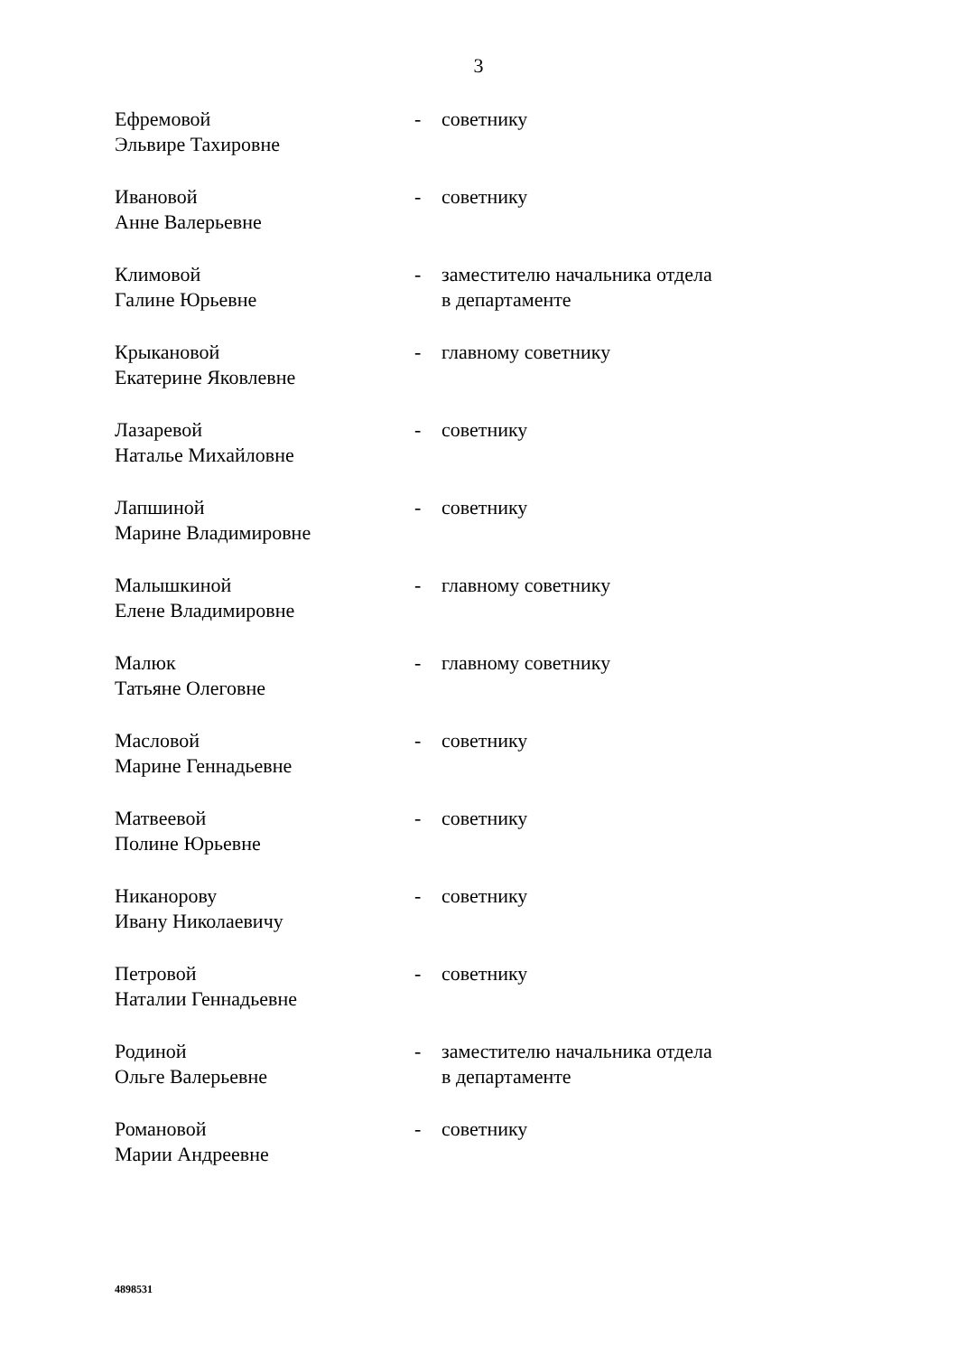3
Ефремовой
Эльвире Тахировне
- советнику
Ивановой
Анне Валерьевне
- советнику
Климовой
Галине Юрьевне
- заместителю начальника отдела
в департаменте
Крыкановой
Екатерине Яковлевне
- главному советнику
Лазаревой
Наталье Михайловне
- советнику
Лапшиной
Марине Владимировне
- советнику
Малышкиной
Елене Владимировне
- главному советнику
Малюк
Татьяне Олеговне
- главному советнику
Масловой
Марине Геннадьевне
- советнику
Матвеевой
Полине Юрьевне
- советнику
Никанорову
Ивану Николаевичу
- советнику
Петровой
Наталии Геннадьевне
- советнику
Родиной
Ольге Валерьевне
- заместителю начальника отдела
в департаменте
Романовой
Марии Андреевне
- советнику
4898531